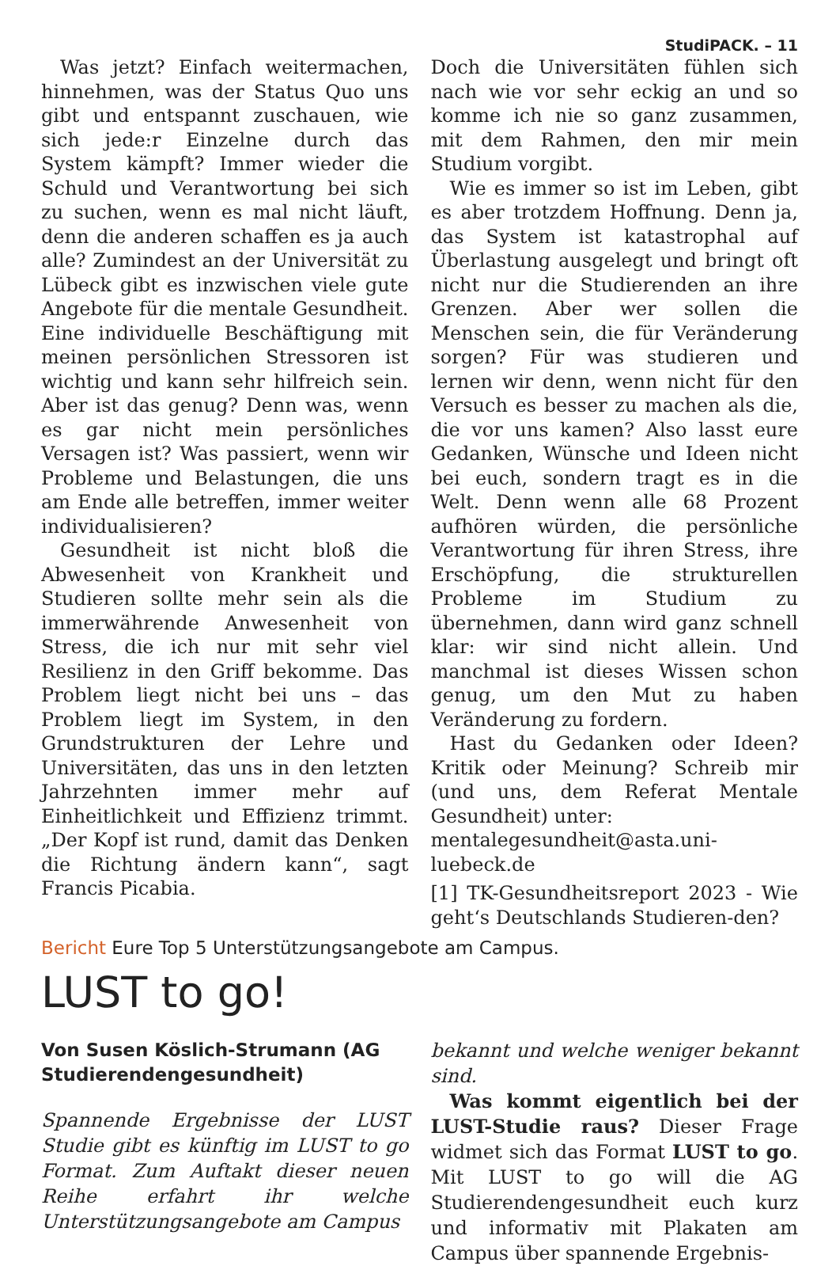StudiPACK. – 11
Was jetzt? Einfach weitermachen, hinnehmen, was der Status Quo uns gibt und entspannt zuschauen, wie sich jede:r Einzelne durch das System kämpft? Immer wieder die Schuld und Verantwortung bei sich zu suchen, wenn es mal nicht läuft, denn die anderen schaffen es ja auch alle? Zumindest an der Universität zu Lübeck gibt es inzwischen viele gute Angebote für die mentale Gesundheit. Eine individuelle Beschäftigung mit meinen persönlichen Stressoren ist wichtig und kann sehr hilfreich sein. Aber ist das genug? Denn was, wenn es gar nicht mein persönliches Versagen ist? Was passiert, wenn wir Probleme und Belastungen, die uns am Ende alle betreffen, immer weiter individualisieren?
Gesundheit ist nicht bloß die Abwesenheit von Krankheit und Studieren sollte mehr sein als die immerwährende Anwesenheit von Stress, die ich nur mit sehr viel Resilienz in den Griff bekomme. Das Problem liegt nicht bei uns – das Problem liegt im System, in den Grundstrukturen der Lehre und Universitäten, das uns in den letzten Jahrzehnten immer mehr auf Einheitlichkeit und Effizienz trimmt. „Der Kopf ist rund, damit das Denken die Richtung ändern kann“, sagt Francis Picabia.
Doch die Universitäten fühlen sich nach wie vor sehr eckig an und so komme ich nie so ganz zusammen, mit dem Rahmen, den mir mein Studium vorgibt.
Wie es immer so ist im Leben, gibt es aber trotzdem Hoffnung. Denn ja, das System ist katastrophal auf Überlastung ausgelegt und bringt oft nicht nur die Studierenden an ihre Grenzen. Aber wer sollen die Menschen sein, die für Veränderung sorgen? Für was studieren und lernen wir denn, wenn nicht für den Versuch es besser zu machen als die, die vor uns kamen? Also lasst eure Gedanken, Wünsche und Ideen nicht bei euch, sondern tragt es in die Welt. Denn wenn alle 68 Prozent aufhören würden, die persönliche Verantwortung für ihren Stress, ihre Erschöpfung, die strukturellen Probleme im Studium zu übernehmen, dann wird ganz schnell klar: wir sind nicht allein. Und manchmal ist dieses Wissen schon genug, um den Mut zu haben Veränderung zu fordern.
Hast du Gedanken oder Ideen? Kritik oder Meinung? Schreib mir (und uns, dem Referat Mentale Gesundheit) unter:
mentalegesundheit@asta.uni-luebeck.de
[1] TK-Gesundheitsreport 2023 - Wie geht‘s Deutschlands Studieren-den?
Bericht Eure Top 5 Unterstützungsangebote am Campus.
LUST to go!
Von Susen Köslich-Strumann (AG Studierendengesundheit)
Spannende Ergebnisse der LUST Studie gibt es künftig im LUST to go Format. Zum Auftakt dieser neuen Reihe erfahrt ihr welche Unterstützungsangebote am Campus
bekannt und welche weniger bekannt sind.
Was kommt eigentlich bei der LUST-Studie raus? Dieser Frage widmet sich das Format LUST to go. Mit LUST to go will die AG Studierendengesundheit euch kurz und informativ mit Plakaten am Campus über spannende Ergebnis-